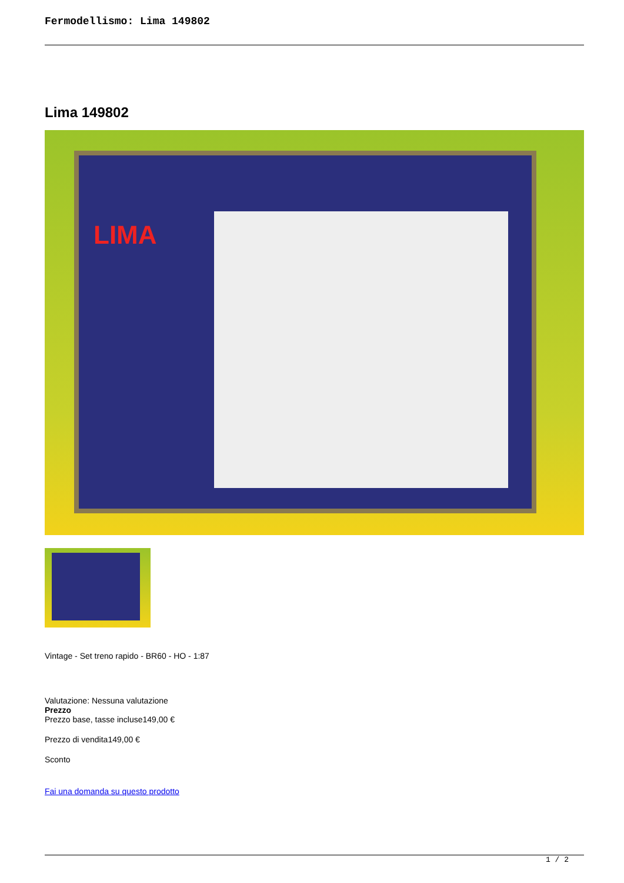Fermodellismo: Lima 149802
Lima 149802
LIMA
Vintage - Set treno rapido - BR60 - HO - 1:87
Valutazione: Nessuna valutazione
Prezzo
Prezzo base, tasse incluse149,00 €
Prezzo di vendita149,00 €
Sconto
Fai una domanda su questo prodotto
1 / 2